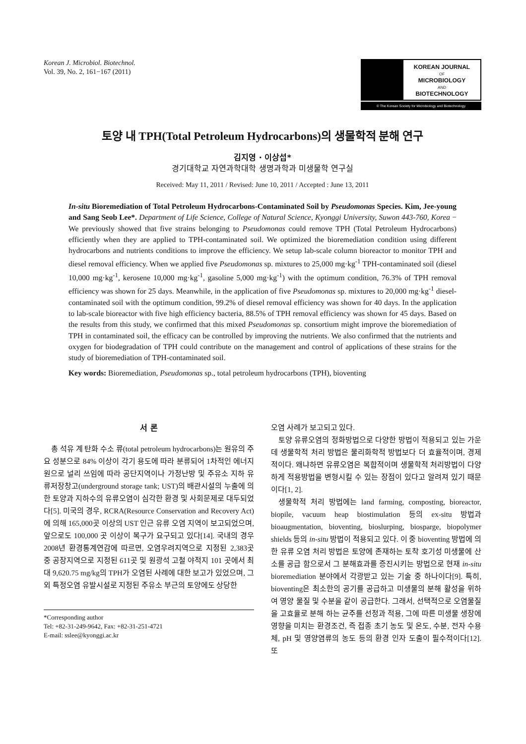Korean J. Microbiol. Biotechnol.
Vol. 39, No. 2, 161−167 (2011)
KOREAN JOURNAL
OF
MICROBIOLOGY
AND
BIOTECHNOLOGY
© The Korean Society for Microbiology and Biotechnology
토양 내 TPH(Total Petroleum Hydrocarbons)의 생물학적 분해 연구
김지영 · 이상섭*
경기대학교 자연과학대학 생명과학과 미생물학 연구실
Received: May 11, 2011 / Revised: June 10, 2011 / Accepted : June 13, 2011
In-situ Bioremediation of Total Petroleum Hydrocarbons-Contaminated Soil by Pseudomonas Species. Kim, Jee-young and Sang Seob Lee*. Department of Life Science, College of Natural Science, Kyonggi University, Suwon 443-760, Korea − We previously showed that five strains belonging to Pseudomonas could remove TPH (Total Petroleum Hydrocarbons) efficiently when they are applied to TPH-contaminated soil. We optimized the bioremediation condition using different hydrocarbons and nutrients conditions to improve the efficiency. We setup lab-scale column bioreactor to monitor TPH and diesel removal efficiency. When we applied five Pseudomonas sp. mixtures to 25,000 mg·kg<sup>-1</sup> TPH-contaminated soil (diesel 10,000 mg·kg<sup>-1</sup>, kerosene 10,000 mg·kg<sup>-1</sup>, gasoline 5,000 mg·kg<sup>-1</sup>) with the optimum condition, 76.3% of TPH removal efficiency was shown for 25 days. Meanwhile, in the application of five Pseudomonas sp. mixtures to 20,000 mg·kg<sup>-1</sup> diesel-contaminated soil with the optimum condition, 99.2% of diesel removal efficiency was shown for 40 days. In the application to lab-scale bioreactor with five high efficiency bacteria, 88.5% of TPH removal efficiency was shown for 45 days. Based on the results from this study, we confirmed that this mixed Pseudomonas sp. consortium might improve the bioremediation of TPH in contaminated soil, the efficacy can be controlled by improving the nutrients. We also confirmed that the nutrients and oxygen for biodegradation of TPH could contribute on the management and control of applications of these strains for the study of bioremediation of TPH-contaminated soil.
Key words: Bioremediation, Pseudomonas sp., total petroleum hydrocarbons (TPH), bioventing
서 론
총 석유 계 탄화 수소 류(total petroleum hydrocarbons)는 원유의 주요 성분으로 84% 이상이 각기 용도에 따라 분류되어 1차적인 에너지원으로 널리 쓰임에 따라 공단지역이나 가정난방 및 주유소 지하 유류저장창고(underground storage tank; UST)의 배관시설의 누출에 의한 토양과 지하수의 유류오염이 심각한 환경 및 사회문제로 대두되었다[5]. 미국의 경우, RCRA(Resource Conservation and Recovery Act)에 의해 165,000곳 이상의 UST 인근 유류 오염 지역이 보고되었으며, 앞으로도 100,000 곳 이상이 복구가 요구되고 있다[14]. 국내의 경우 2008년 환경통계연감에 따르면, 오염우려지역으로 지정된 2,383곳 중 공장지역으로 지정된 611곳 및 원광석 고철 야적지 101 곳에서 최대 9,620.75 mg/kg의 TPH가 오염된 사례에 대한 보고가 있었으며, 그 외 특정오염 유발시설로 지정된 주유소 부근의 토양에도 상당한
*Corresponding author
Tel: +82-31-249-9642, Fax: +82-31-251-4721
E-mail: sslee@kyonggi.ac.kr
오염 사례가 보고되고 있다.
토양 유류오염의 정화방법으로 다양한 방법이 적용되고 있는 가운데 생물학적 처리 방법은 물리화학적 방법보다 더 효율적이며, 경제적이다. 왜냐하면 유류오염은 복합적이며 생물학적 처리방법이 다양하게 적용방법을 변형시킬 수 있는 장점이 있다고 알려져 있기 때문이다[1, 2].
생물학적 처리 방법에는 land farming, composting, bioreactor, biopile, vacuum heap biostimulation 등의 ex-situ 방법과 bioaugmentation, bioventing, bioslurping, biosparge, biopolymer shields 등의 in-situ 방법이 적용되고 있다. 이 중 bioventing 방법에 의한 유류 오염 처리 방법은 토양에 존재하는 토착 호기성 미생물에 산소를 공급 함으로서 그 분해효과를 증진시키는 방법으로 현재 in-situ bioremediation 분야에서 각광받고 있는 기술 중 하나이다[9]. 특히, bioventing은 최소한의 공기를 공급하고 미생물의 분해 활성을 위하여 영양 물질 및 수분을 같이 공급한다. 그래서, 선택적으로 오염물질을 고효율로 분해 하는 균주를 선정과 적용, 그에 따른 미생물 생장에 영향을 미치는 환경조건, 즉 접종 초기 농도 및 온도, 수분, 전자 수용체, pH 및 영양염류의 농도 등의 환경 인자 도출이 필수적이다[12]. 또